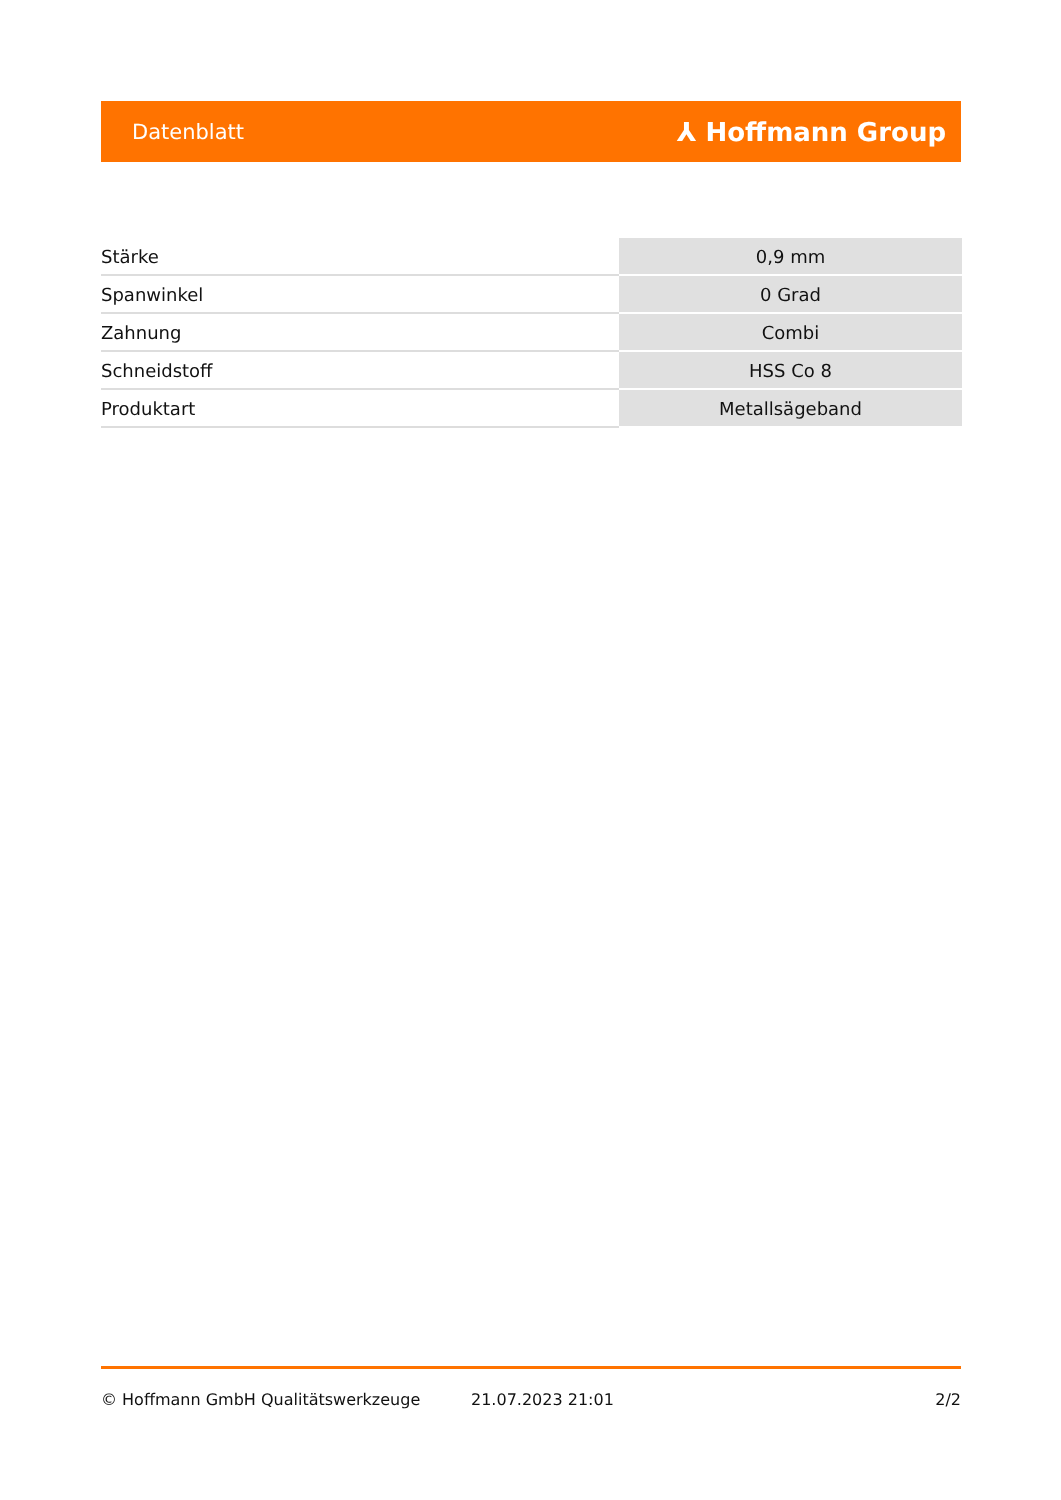Datenblatt ⅄ Hoffmann Group
| Stärke | 0,9 mm |
| Spanwinkel | 0 Grad |
| Zahnung | Combi |
| Schneidstoff | HSS Co 8 |
| Produktart | Metallsägeband |
© Hoffmann GmbH Qualitätswerkzeuge 21.07.2023 21:01 2/2